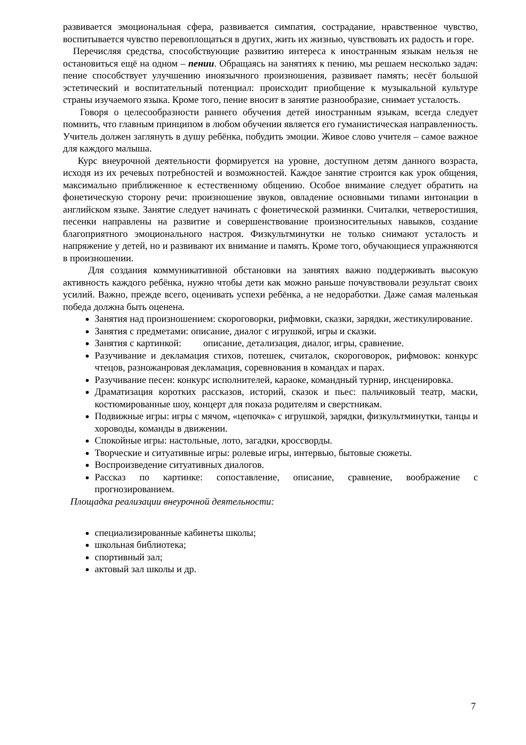развивается эмоциональная сфера, развивается симпатия, сострадание, нравственное чувство, воспитывается чувство перевоплощаться в других, жить их жизнью, чувствовать их радость и горе.
Перечисляя средства, способствующие развитию интереса к иностранным языкам нельзя не остановиться ещё на одном – пении. Обращаясь на занятиях к пению, мы решаем несколько задач: пение способствует улучшению иноязычного произношения, развивает память; несёт большой эстетический и воспитательный потенциал: происходит приобщение к музыкальной культуре страны изучаемого языка. Кроме того, пение вносит в занятие разнообразие, снимает усталость.
Говоря о целесообразности раннего обучения детей иностранным языкам, всегда следует помнить, что главным принципом в любом обучении является его гуманистическая направленность. Учитель должен заглянуть в душу ребёнка, побудить эмоции. Живое слово учителя – самое важное для каждого малыша.
Курс внеурочной деятельности формируется на уровне, доступном детям данного возраста, исходя из их речевых потребностей и возможностей. Каждое занятие строится как урок общения, максимально приближенное к естественному общению. Особое внимание следует обратить на фонетическую сторону речи: произношение звуков, овладение основными типами интонации в английском языке. Занятие следует начинать с фонетической разминки. Считалки, четверостишия, песенки направлены на развитие и совершенствование произносительных навыков, создание благоприятного эмоционального настроя. Физкультминутки не только снимают усталость и напряжение у детей, но и развивают их внимание и память. Кроме того, обучающиеся упражняются в произношении.
Для создания коммуникативной обстановки на занятиях важно поддерживать высокую активность каждого ребёнка, нужно чтобы дети как можно раньше почувствовали результат своих усилий. Важно, прежде всего, оценивать успехи ребёнка, а не недоработки. Даже самая маленькая победа должна быть оценена.
Занятия над произношением: скороговорки, рифмовки, сказки, зарядки, жестикулирование.
Занятия с предметами: описание, диалог с игрушкой, игры и сказки.
Занятия с картинкой: описание, детализация, диалог, игры, сравнение.
Разучивание и декламация стихов, потешек, считалок, скороговорок, рифмовок: конкурс чтецов, разножанровая декламация, соревнования в командах и парах.
Разучивание песен: конкурс исполнителей, караоке, командный турнир, инсценировка.
Драматизация коротких рассказов, историй, сказок и пьес: пальчиковый театр, маски, костюмированные шоу, концерт для показа родителям и сверстникам.
Подвижные игры: игры с мячом, «цепочка» с игрушкой, зарядки, физкультминутки, танцы и хороводы, команды в движении.
Спокойные игры: настольные, лото, загадки, кроссворды.
Творческие и ситуативные игры: ролевые игры, интервью, бытовые сюжеты.
Воспроизведение ситуативных диалогов.
Рассказ по картинке: сопоставление, описание, сравнение, воображение с прогнозированием.
Площадка реализации внеурочной деятельности:
специализированные кабинеты школы;
школьная библиотека;
спортивный зал;
актовый зал школы и др.
7